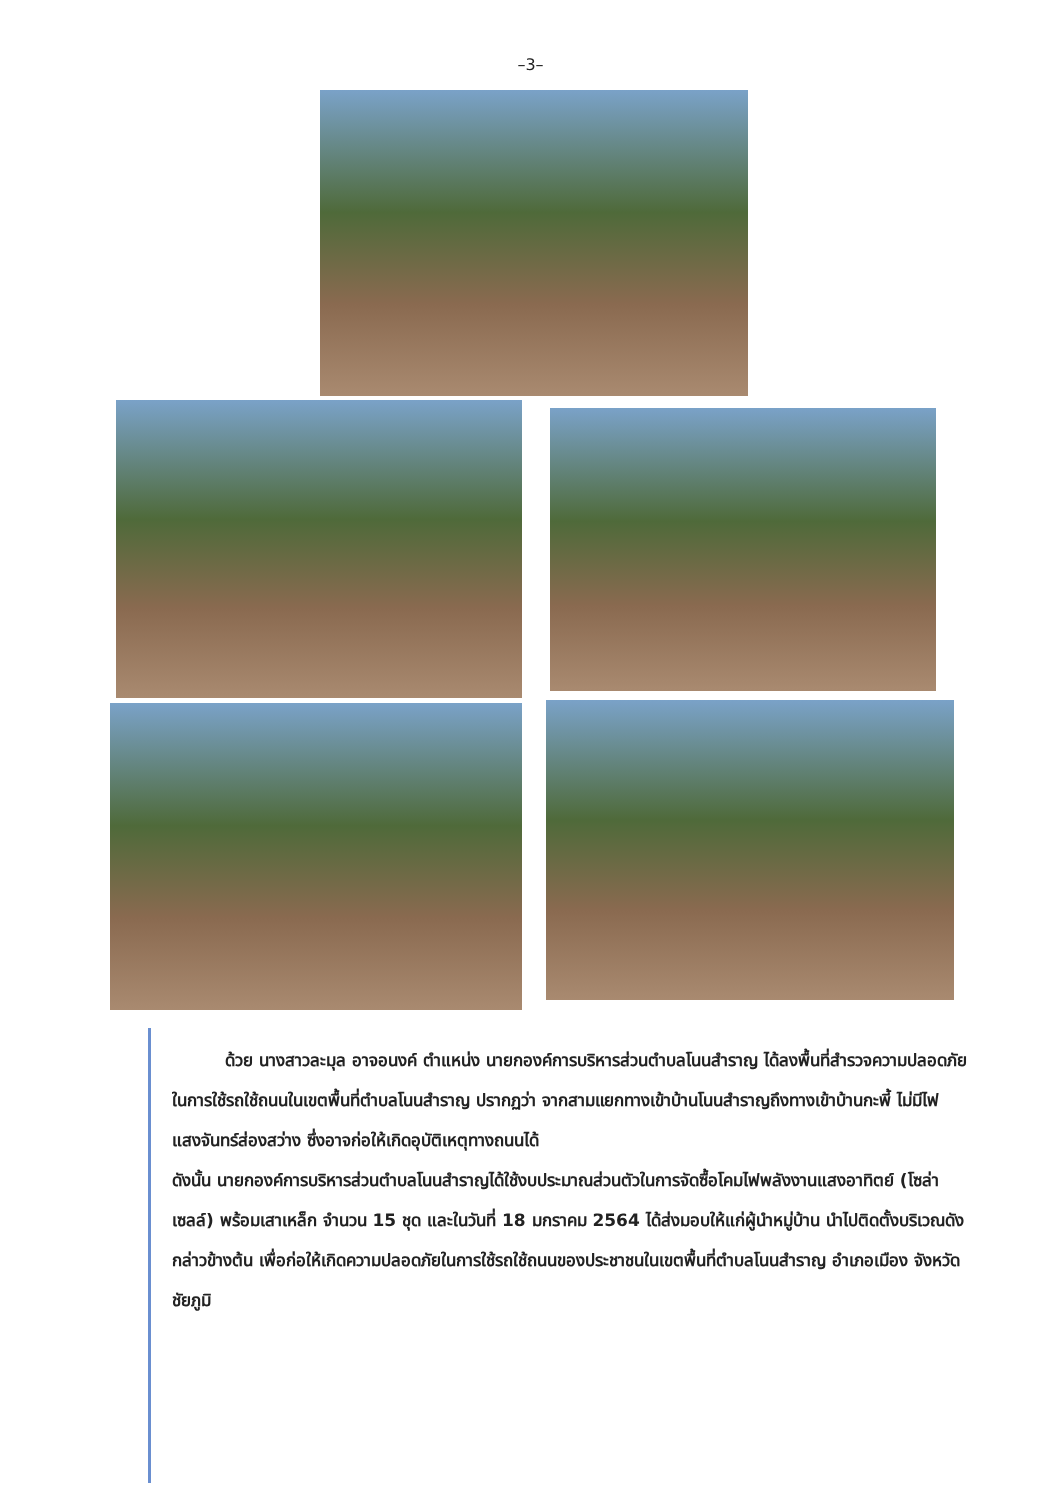–3–
ด้วย นางสาวละมุล อาจอนงค์ ตำแหน่ง นายกองค์การบริหารส่วนตำบลโนนสำราญ ได้ลงพื้นที่สำรวจความปลอดภัยในการใช้รถใช้ถนนในเขตพื้นที่ตำบลโนนสำราญ ปรากฏว่า จากสามแยกทางเข้าบ้านโนนสำราญถึงทางเข้าบ้านกะพี้ ไม่มีไฟแสงจันทร์ส่องสว่าง ซึ่งอาจก่อให้เกิดอุบัติเหตุทางถนนได้
ดังนั้น นายกองค์การบริหารส่วนตำบลโนนสำราญได้ใช้งบประมาณส่วนตัวในการจัดซื้อโคมไฟพลังงานแสงอาทิตย์ (โซล่าเซลล์) พร้อมเสาเหล็ก จำนวน 15 ชุด และในวันที่ 18 มกราคม 2564 ได้ส่งมอบให้แก่ผู้นำหมู่บ้าน นำไปติดตั้งบริเวณดังกล่าวข้างต้น เพื่อก่อให้เกิดความปลอดภัยในการใช้รถใช้ถนนของประชาชนในเขตพื้นที่ตำบลโนนสำราญ อำเภอเมือง จังหวัดชัยภูมิ